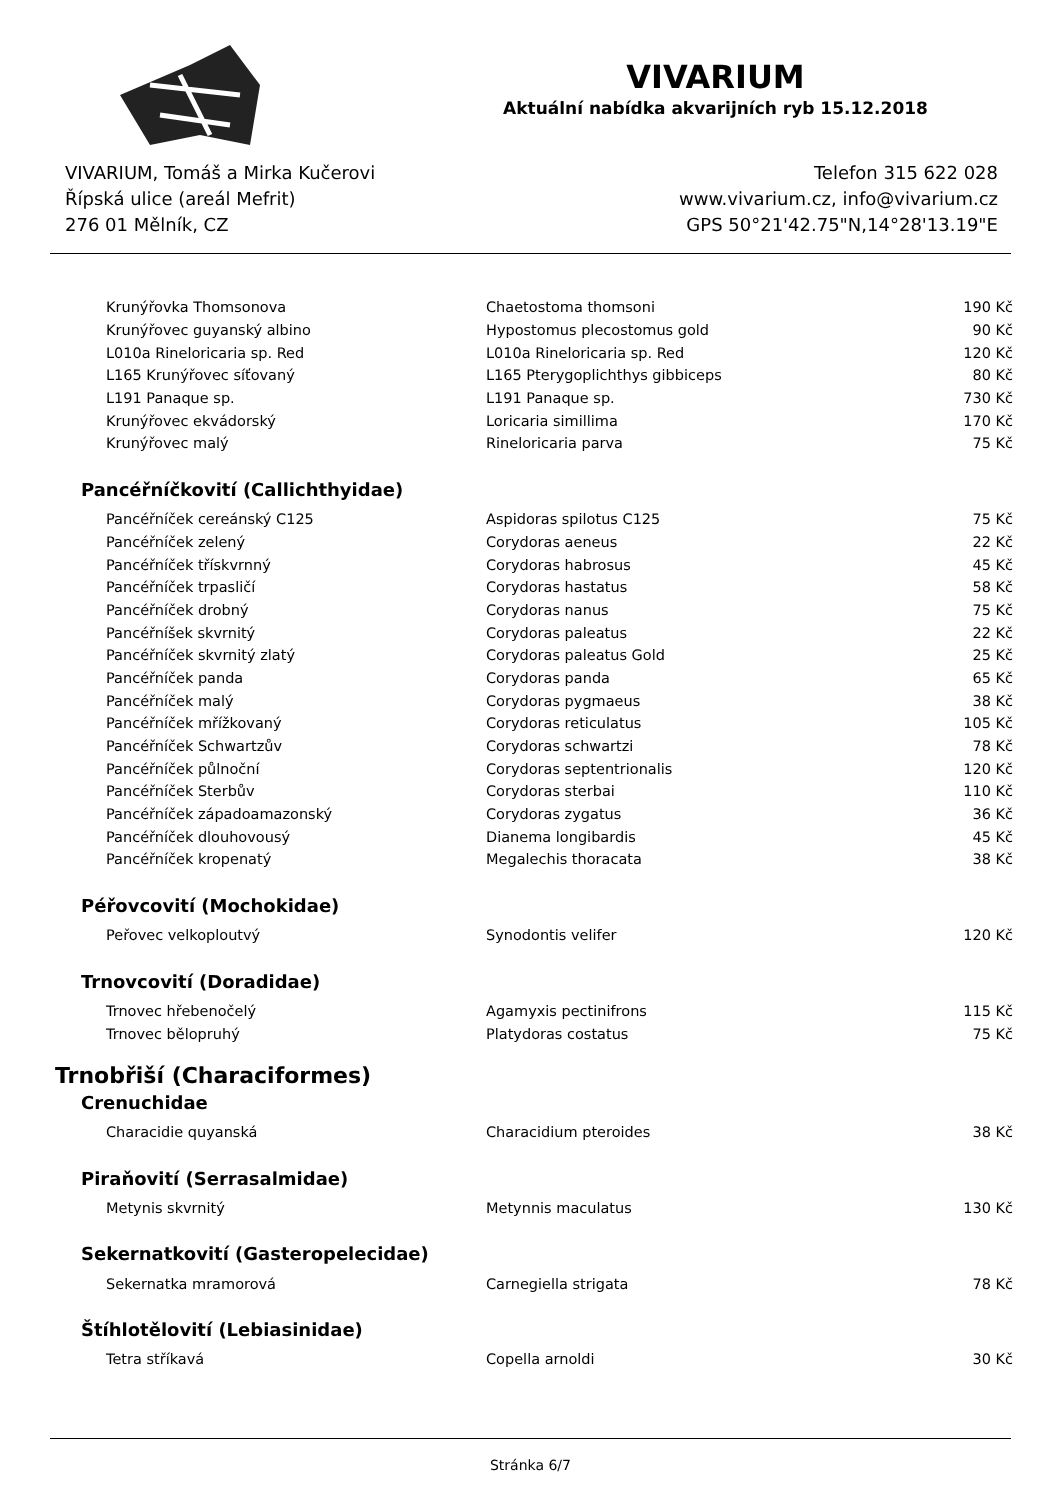VIVARIUM
Aktuální nabídka akvarijních ryb 15.12.2018
VIVARIUM, Tomáš a Mirka Kučerovi
Řípská ulice (areál Mefrit)
276 01 Mělník, CZ
Telefon 315 622 028
www.vivarium.cz, info@vivarium.cz
GPS 50°21'42.75"N,14°28'13.19"E
| Krunýřovka Thomsonova | Chaetostoma thomsoni | 190 Kč |
| Krunýřovec guyanský albino | Hypostomus plecostomus gold | 90 Kč |
| L010a Rineloricaria sp. Red | L010a Rineloricaria sp. Red | 120 Kč |
| L165 Krunýřovec síťovaný | L165 Pterygoplichthys gibbiceps | 80 Kč |
| L191 Panaque sp. | L191 Panaque sp. | 730 Kč |
| Krunýřovec ekvádorský | Loricaria simillima | 170 Kč |
| Krunýřovec malý | Rineloricaria parva | 75 Kč |
Pancéřníčkovití (Callichthyidae)
| Pancéřníček cereánský C125 | Aspidoras spilotus C125 | 75 Kč |
| Pancéřníček zelený | Corydoras aeneus | 22 Kč |
| Pancéřníček třískvrnný | Corydoras habrosus | 45 Kč |
| Pancéřníček trpasličí | Corydoras hastatus | 58 Kč |
| Pancéřníček drobný | Corydoras nanus | 75 Kč |
| Pancéřníšek skvrnitý | Corydoras paleatus | 22 Kč |
| Pancéřníček skvrnitý zlatý | Corydoras paleatus Gold | 25 Kč |
| Pancéřníček panda | Corydoras panda | 65 Kč |
| Pancéřníček malý | Corydoras pygmaeus | 38 Kč |
| Pancéřníček mřížkovaný | Corydoras reticulatus | 105 Kč |
| Pancéřníček Schwartzův | Corydoras schwartzi | 78 Kč |
| Pancéřníček půlnoční | Corydoras septentrionalis | 120 Kč |
| Pancéřníček Sterbův | Corydoras sterbai | 110 Kč |
| Pancéřníček západoamazonský | Corydoras zygatus | 36 Kč |
| Pancéřníček dlouhovousý | Dianema longibardis | 45 Kč |
| Pancéřníček kropenatý | Megalechis thoracata | 38 Kč |
Péřovcovití (Mochokidae)
| Peřovec velkoploutvý | Synodontis velifer | 120 Kč |
Trnovcovití (Doradidae)
| Trnovec hřebenočelý | Agamyxis pectinifrons | 115 Kč |
| Trnovec bělopruhý | Platydoras costatus | 75 Kč |
Trnobřiší (Characiformes)
Crenuchidae
| Characidie quyanská | Characidium pteroides | 38 Kč |
Piraňovití (Serrasalmidae)
| Metynis skvrnitý | Metynnis maculatus | 130 Kč |
Sekernatkovití (Gasteropelecidae)
| Sekernatka mramorová | Carnegiella strigata | 78 Kč |
Štíhlotělovití (Lebiasinidae)
| Tetra stříkavá | Copella arnoldi | 30 Kč |
Stránka 6/7